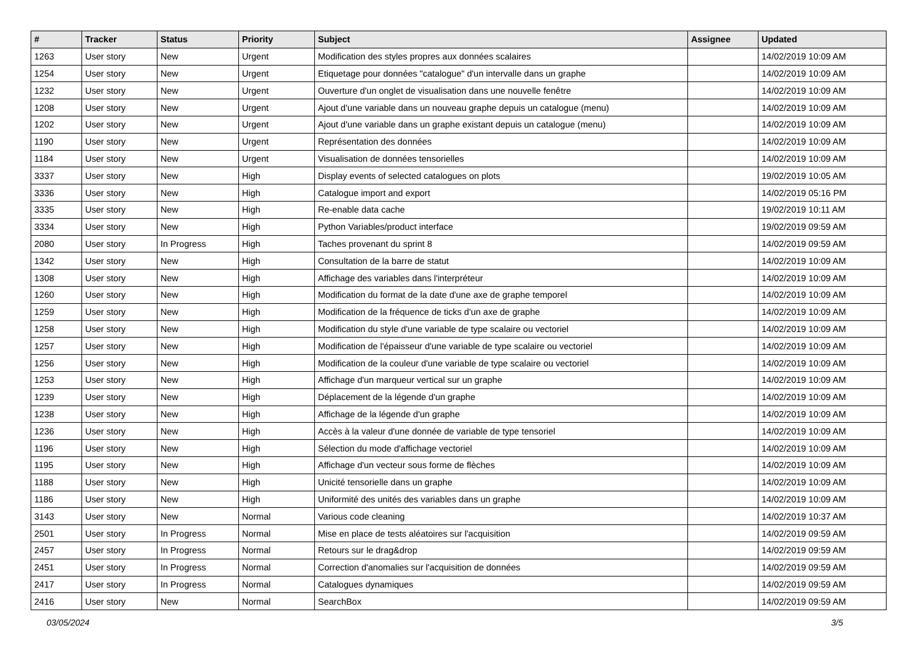| # | Tracker | Status | Priority | Subject | Assignee | Updated |
| --- | --- | --- | --- | --- | --- | --- |
| 1263 | User story | New | Urgent | Modification des styles propres aux données scalaires | | 14/02/2019 10:09 AM |
| 1254 | User story | New | Urgent | Etiquetage pour données "catalogue" d'un intervalle dans un graphe | | 14/02/2019 10:09 AM |
| 1232 | User story | New | Urgent | Ouverture d'un onglet de visualisation dans une nouvelle fenêtre | | 14/02/2019 10:09 AM |
| 1208 | User story | New | Urgent | Ajout d'une variable dans un nouveau graphe depuis un catalogue (menu) | | 14/02/2019 10:09 AM |
| 1202 | User story | New | Urgent | Ajout d'une variable dans un graphe existant depuis un catalogue (menu) | | 14/02/2019 10:09 AM |
| 1190 | User story | New | Urgent | Représentation des données | | 14/02/2019 10:09 AM |
| 1184 | User story | New | Urgent | Visualisation de données tensorielles | | 14/02/2019 10:09 AM |
| 3337 | User story | New | High | Display events of selected catalogues on plots | | 19/02/2019 10:05 AM |
| 3336 | User story | New | High | Catalogue import and export | | 14/02/2019 05:16 PM |
| 3335 | User story | New | High | Re-enable data cache | | 19/02/2019 10:11 AM |
| 3334 | User story | New | High | Python Variables/product interface | | 19/02/2019 09:59 AM |
| 2080 | User story | In Progress | High | Taches provenant du sprint 8 | | 14/02/2019 09:59 AM |
| 1342 | User story | New | High | Consultation de la barre de statut | | 14/02/2019 10:09 AM |
| 1308 | User story | New | High | Affichage des variables dans l'interpréteur | | 14/02/2019 10:09 AM |
| 1260 | User story | New | High | Modification du format de la date d'une axe de graphe temporel | | 14/02/2019 10:09 AM |
| 1259 | User story | New | High | Modification de la fréquence de ticks d'un axe de graphe | | 14/02/2019 10:09 AM |
| 1258 | User story | New | High | Modification du style d'une variable de type scalaire ou vectoriel | | 14/02/2019 10:09 AM |
| 1257 | User story | New | High | Modification de l'épaisseur d'une variable de type scalaire ou vectoriel | | 14/02/2019 10:09 AM |
| 1256 | User story | New | High | Modification de la couleur d'une variable de type scalaire ou vectoriel | | 14/02/2019 10:09 AM |
| 1253 | User story | New | High | Affichage d'un marqueur vertical sur un graphe | | 14/02/2019 10:09 AM |
| 1239 | User story | New | High | Déplacement de la légende d'un graphe | | 14/02/2019 10:09 AM |
| 1238 | User story | New | High | Affichage de la légende d'un graphe | | 14/02/2019 10:09 AM |
| 1236 | User story | New | High | Accès à la valeur d'une donnée de variable de type tensoriel | | 14/02/2019 10:09 AM |
| 1196 | User story | New | High | Sélection du mode d'affichage vectoriel | | 14/02/2019 10:09 AM |
| 1195 | User story | New | High | Affichage d'un vecteur sous forme de flèches | | 14/02/2019 10:09 AM |
| 1188 | User story | New | High | Unicité tensorielle dans un graphe | | 14/02/2019 10:09 AM |
| 1186 | User story | New | High | Uniformité des unités des variables dans un graphe | | 14/02/2019 10:09 AM |
| 3143 | User story | New | Normal | Various code cleaning | | 14/02/2019 10:37 AM |
| 2501 | User story | In Progress | Normal | Mise en place de tests aléatoires sur l'acquisition | | 14/02/2019 09:59 AM |
| 2457 | User story | In Progress | Normal | Retours sur le drag&drop | | 14/02/2019 09:59 AM |
| 2451 | User story | In Progress | Normal | Correction d'anomalies sur l'acquisition de données | | 14/02/2019 09:59 AM |
| 2417 | User story | In Progress | Normal | Catalogues dynamiques | | 14/02/2019 09:59 AM |
| 2416 | User story | New | Normal | SearchBox | | 14/02/2019 09:59 AM |
03/05/2024 3/5